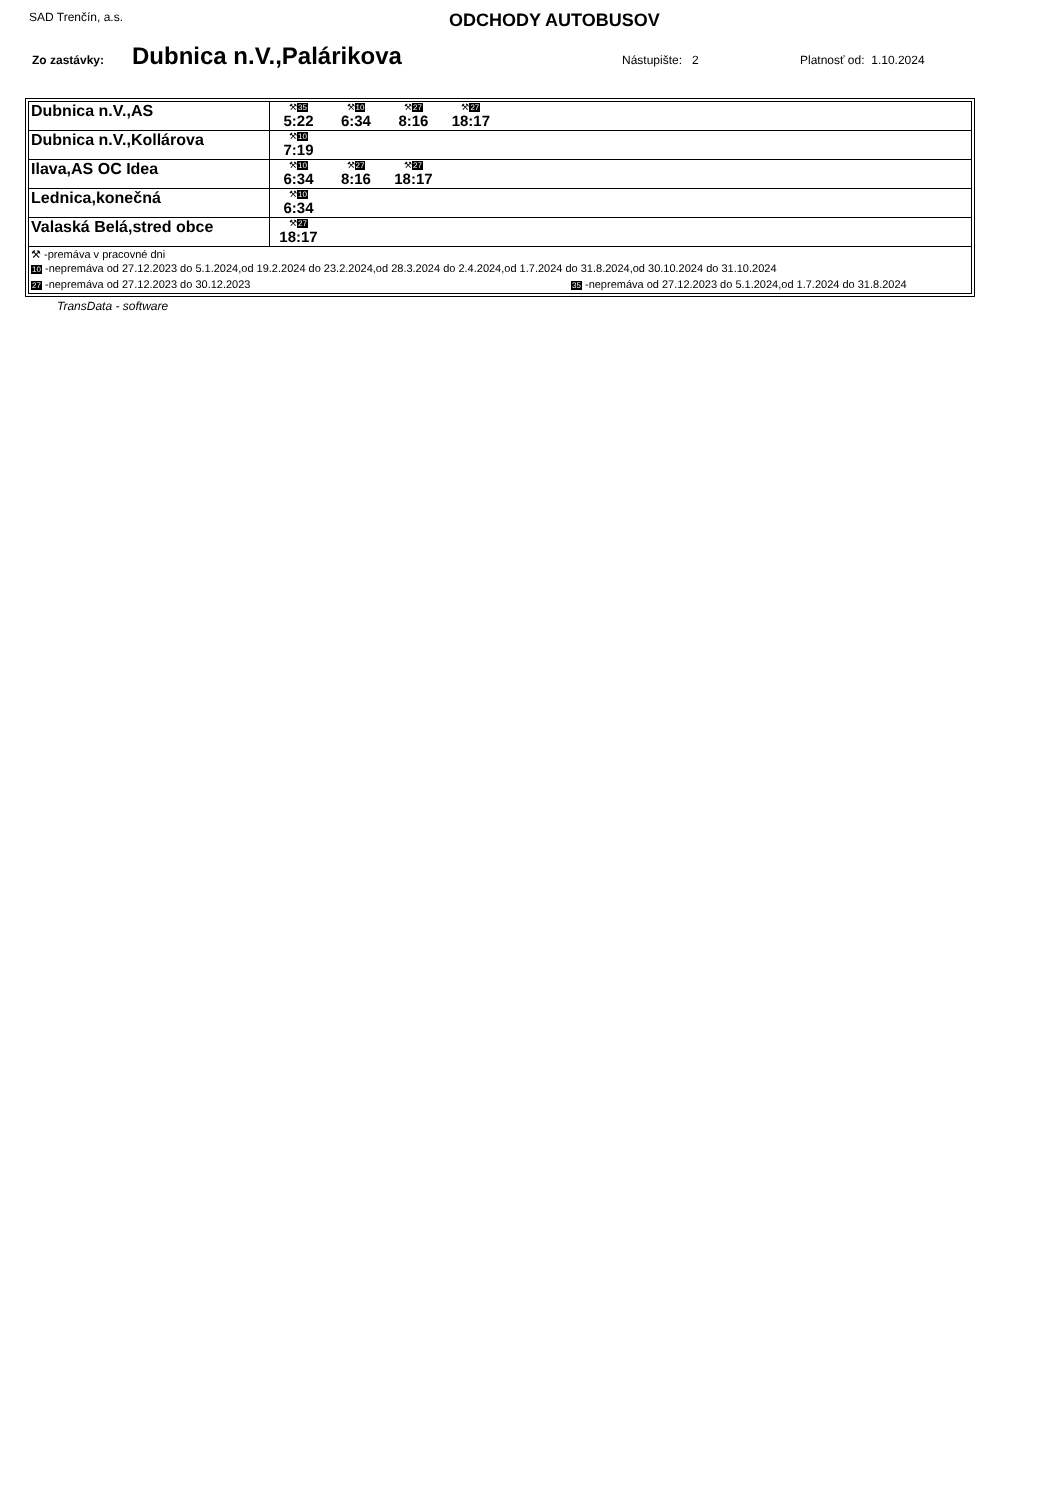SAD Trenčín, a.s.
ODCHODY AUTOBUSOV
Zo zastávky:
Dubnica n.V.,Palárikova
Nástupište: 2 Platnosť od: 1.10.2024
| Dubnica n.V.,AS | ⚒ 35 5:22 ⚒ 10 6:34 ⚒ 27 8:16 ⚒ 27 18:17 |
| Dubnica n.V.,Kollárova | ⚒ 10 7:19 |
| Ilava,AS OC Idea | ⚒ 10 6:34 ⚒ 27 8:16 ⚒ 27 18:17 |
| Lednica,konečná | ⚒ 10 6:34 |
| Valaská Belá,stred obce | ⚒ 27 18:17 |
| ⚒ -premáva v pracovné dni 10 -nepremáva od 27.12.2023 do 5.1.2024,od 19.2.2024 do 23.2.2024,od 28.3.2024 do 2.4.2024,od 1.7.2024 do 31.8.2024,od 30.10.2024 do 31.10.2024 27 -nepremáva od 27.12.2023 do 30.12.2023 35 -nepremáva od 27.12.2023 do 5.1.2024,od 1.7.2024 do 31.8.2024 | |
TransData - software